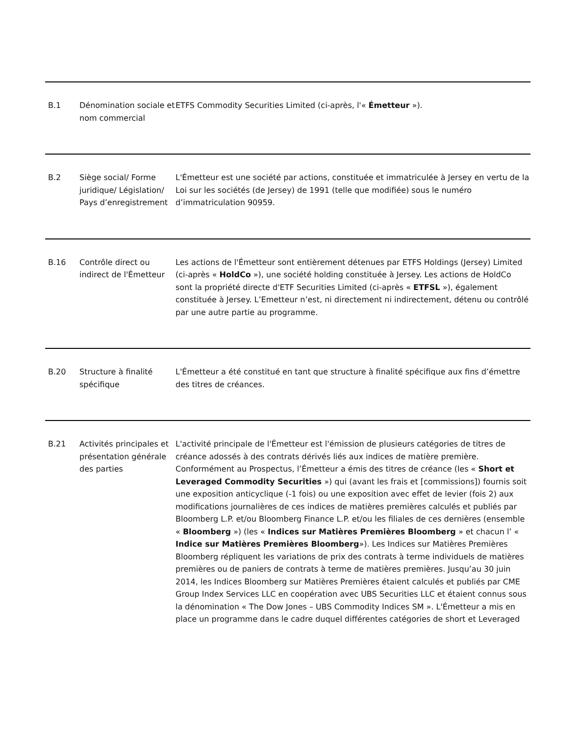| B.1 | Dénomination sociale et nom commercial | ETFS Commodity Securities Limited (ci-après, l'« Émetteur »). |
| B.2 | Siège social/ Forme juridique/ Législation/ Pays d’enregistrement | L'Émetteur est une société par actions, constituée et immatriculée à Jersey en vertu de la Loi sur les sociétés (de Jersey) de 1991 (telle que modifiée) sous le numéro d’immatriculation 90959. |
| B.16 | Contrôle direct ou indirect de l'Émetteur | Les actions de l'Émetteur sont entièrement détenues par ETFS Holdings (Jersey) Limited (ci-après « HoldCo »), une société holding constituée à Jersey. Les actions de HoldCo sont la propriété directe d'ETF Securities Limited (ci-après « ETFSL »), également constituée à Jersey. L’Emetteur n’est, ni directement ni indirectement, détenu ou contrôlé par une autre partie au programme. |
| B.20 | Structure à finalité spécifique | L'Émetteur a été constitué en tant que structure à finalité spécifique aux fins d’émettre des titres de créances. |
| B.21 | Activités principales et présentation générale des parties | L'activité principale de l'Émetteur est l'émission de plusieurs catégories de titres de créance adossés à des contrats dérivés liés aux indices de matière première. Conformément au Prospectus, l’Émetteur a émis des titres de créance (les « Short et Leveraged Commodity Securities ») qui (avant les frais et [commissions]) fournis soit une exposition anticyclique (-1 fois) ou une exposition avec effet de levier (fois 2) aux modifications journalières de ces indices de matières premières calculés et publiés par Bloomberg L.P. et/ou Bloomberg Finance L.P. et/ou les filiales de ces dernières (ensemble « Bloomberg ») (les « Indices sur Matières Premières Bloomberg » et chacun l’ « Indice sur Matières Premières Bloomberg »). Les Indices sur Matières Premières Bloomberg répliquent les variations de prix des contrats à terme individuels de matières premières ou de paniers de contrats à terme de matières premières. Jusqu’au 30 juin 2014, les Indices Bloomberg sur Matières Premières étaient calculés et publiés par CME Group Index Services LLC en coopération avec UBS Securities LLC et étaient connus sous la dénomination « The Dow Jones – UBS Commodity Indices SM ». L'Émetteur a mis en place un programme dans le cadre duquel différentes catégories de short et Leveraged |